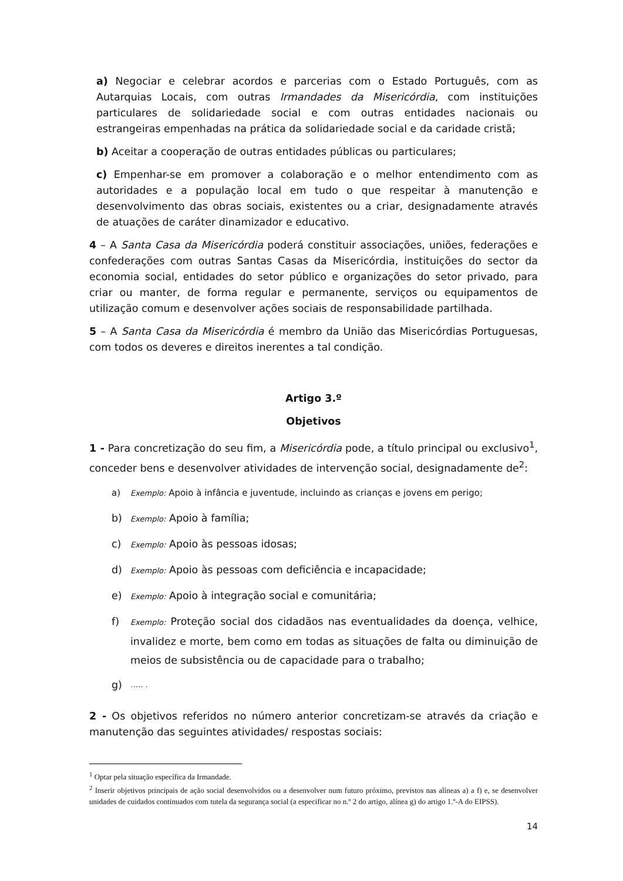a) Negociar e celebrar acordos e parcerias com o Estado Português, com as Autarquias Locais, com outras Irmandades da Misericórdia, com instituições particulares de solidariedade social e com outras entidades nacionais ou estrangeiras empenhadas na prática da solidariedade social e da caridade cristã;
b) Aceitar a cooperação de outras entidades públicas ou particulares;
c) Empenhar-se em promover a colaboração e o melhor entendimento com as autoridades e a população local em tudo o que respeitar à manutenção e desenvolvimento das obras sociais, existentes ou a criar, designadamente através de atuações de caráter dinamizador e educativo.
4 – A Santa Casa da Misericórdia poderá constituir associações, uniões, federações e confederações com outras Santas Casas da Misericórdia, instituições do sector da economia social, entidades do setor público e organizações do setor privado, para criar ou manter, de forma regular e permanente, serviços ou equipamentos de utilização comum e desenvolver ações sociais de responsabilidade partilhada.
5 – A Santa Casa da Misericórdia é membro da União das Misericórdias Portuguesas, com todos os deveres e direitos inerentes a tal condição.
Artigo 3.º
Objetivos
1 - Para concretização do seu fim, a Misericórdia pode, a título principal ou exclusivo<sup>1</sup>, conceder bens e desenvolver atividades de intervenção social, designadamente de<sup>2</sup>:
a) Exemplo: Apoio à infância e juventude, incluindo as crianças e jovens em perigo;
b) Exemplo: Apoio à família;
c) Exemplo: Apoio às pessoas idosas;
d) Exemplo: Apoio às pessoas com deficiência e incapacidade;
e) Exemplo: Apoio à integração social e comunitária;
f) Exemplo: Proteção social dos cidadãos nas eventualidades da doença, velhice, invalidez e morte, bem como em todas as situações de falta ou diminuição de meios de subsistência ou de capacidade para o trabalho;
g) ….. .
2 - Os objetivos referidos no número anterior concretizam-se através da criação e manutenção das seguintes atividades/ respostas sociais:
<sup>1</sup> Optar pela situação específica da Irmandade.
<sup>2</sup> Inserir objetivos principais de ação social desenvolvidos ou a desenvolver num futuro próximo, previstos nas alíneas a) a f) e, se desenvolver unidades de cuidados continuados com tutela da segurança social (a especificar no n.º 2 do artigo, alínea g) do artigo 1.º-A do EIPSS).
14